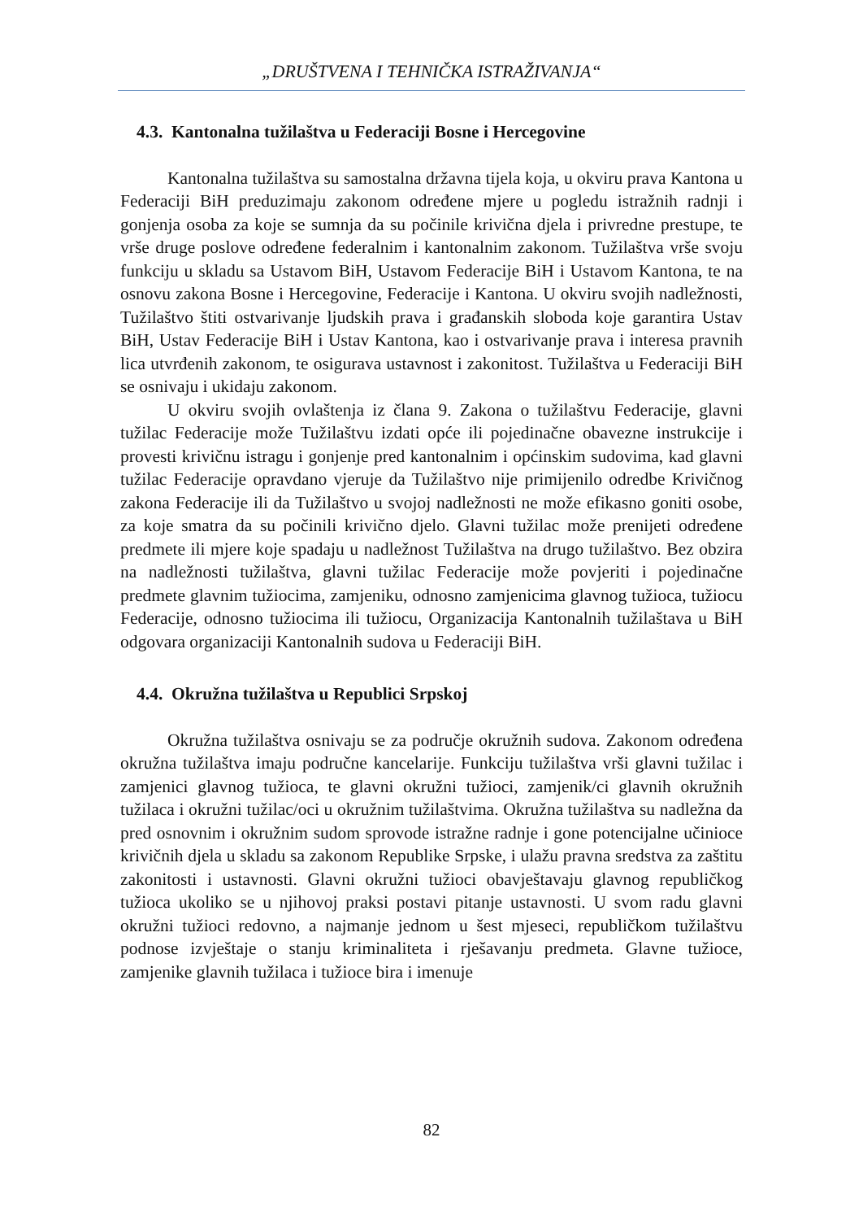„DRUŠTVENA I TEHNIČKA ISTRAŽIVANJA“
4.3. Kantonalna tužilaštva u Federaciji Bosne i Hercegovine
Kantonalna tužilaštva su samostalna državna tijela koja, u okviru prava Kantona u Federaciji BiH preduzimaju zakonom određene mjere u pogledu istražnih radnji i gonjenja osoba za koje se sumnja da su počinile krivična djela i privredne prestupe, te vrše druge poslove određene federalnim i kantonalnim zakonom. Tužilaštva vrše svoju funkciju u skladu sa Ustavom BiH, Ustavom Federacije BiH i Ustavom Kantona, te na osnovu zakona Bosne i Hercegovine, Federacije i Kantona. U okviru svojih nadležnosti, Tužilaštvo štiti ostvarivanje ljudskih prava i građanskih sloboda koje garantira Ustav BiH, Ustav Federacije BiH i Ustav Kantona, kao i ostvarivanje prava i interesa pravnih lica utvrđenih zakonom, te osigurava ustavnost i zakonitost. Tužilaštva u Federaciji BiH se osnivaju i ukidaju zakonom.
U okviru svojih ovlaštenja iz člana 9. Zakona o tužilaštvu Federacije, glavni tužilac Federacije može Tužilaštvu izdati opće ili pojedinačne obavezne instrukcije i provesti krivičnu istragu i gonjenje pred kantonalnim i općinskim sudovima, kad glavni tužilac Federacije opravdano vjeruje da Tužilaštvo nije primijenilo odredbe Krivičnog zakona Federacije ili da Tužilaštvo u svojoj nadležnosti ne može efikasno goniti osobe, za koje smatra da su počinili krivično djelo. Glavni tužilac može prenijeti određene predmete ili mjere koje spadaju u nadležnost Tužilaštva na drugo tužilaštvo. Bez obzira na nadležnosti tužilaštva, glavni tužilac Federacije može povjeriti i pojedinačne predmete glavnim tužiocima, zamjeniku, odnosno zamjenicima glavnog tužioca, tužiocu Federacije, odnosno tužiocima ili tužiocu, Organizacija Kantonalnih tužilaštava u BiH odgovara organizaciji Kantonalnih sudova u Federaciji BiH.
4.4. Okružna tužilaštva u Republici Srpskoj
Okružna tužilaštva osnivaju se za područje okružnih sudova. Zakonom određena okružna tužilaštva imaju područne kancelarije. Funkciju tužilaštva vrši glavni tužilac i zamjenici glavnog tužioca, te glavni okružni tužioci, zamjenik/ci glavnih okružnih tužilaca i okružni tužilac/oci u okružnim tužilaštvima. Okružna tužilaštva su nadležna da pred osnovnim i okružnim sudom sprovode istražne radnje i gone potencijalne učinioce krivičnih djela u skladu sa zakonom Republike Srpske, i ulažu pravna sredstva za zaštitu zakonitosti i ustavnosti. Glavni okružni tužioci obavještavaju glavnog republičkog tužioca ukoliko se u njihovoj praksi postavi pitanje ustavnosti. U svom radu glavni okružni tužioci redovno, a najmanje jednom u šest mjeseci, republičkom tužilaštvu podnose izvještaje o stanju kriminaliteta i rješavanju predmeta. Glavne tužioce, zamjenike glavnih tužilaca i tužioce bira i imenuje
82